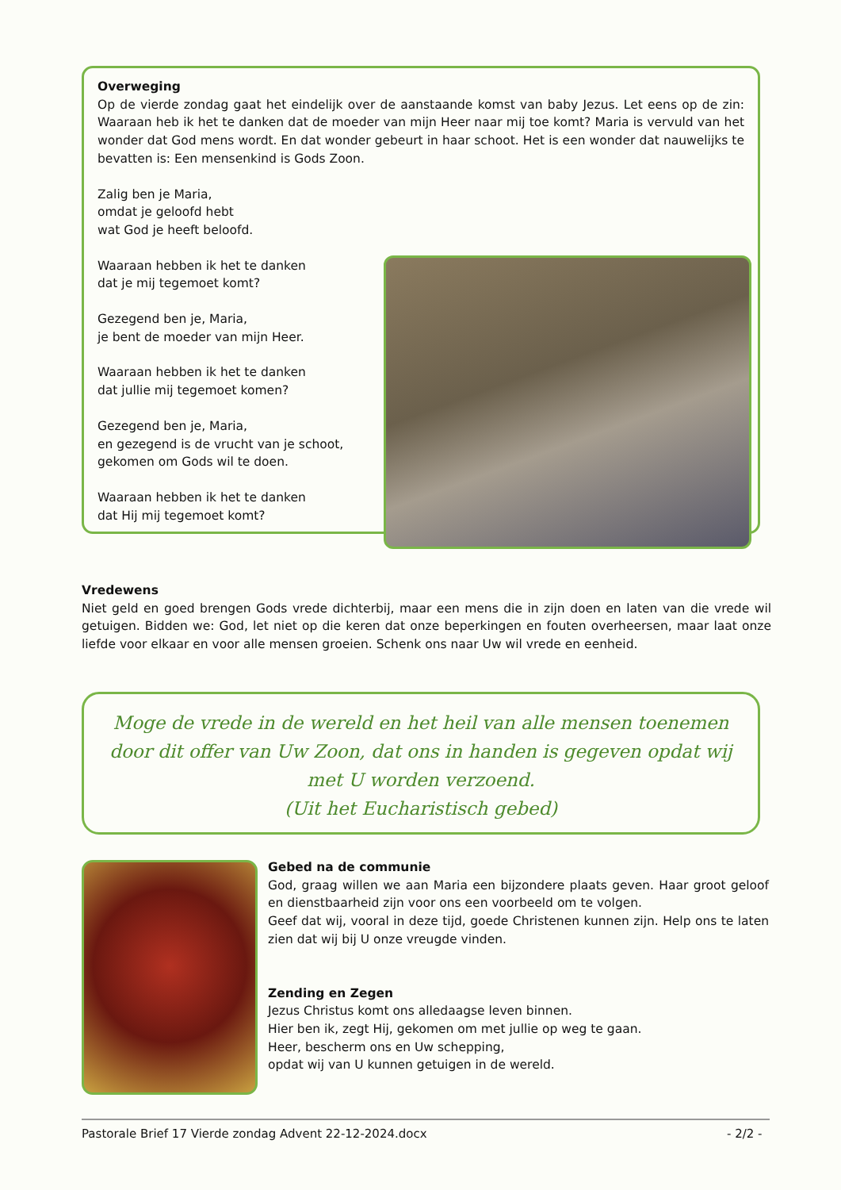Overweging
Op de vierde zondag gaat het eindelijk over de aanstaande komst van baby Jezus. Let eens op de zin: Waaraan heb ik het te danken dat de moeder van mijn Heer naar mij toe komt? Maria is vervuld van het wonder dat God mens wordt. En dat wonder gebeurt in haar schoot. Het is een wonder dat nauwelijks te bevatten is: Een mensenkind is Gods Zoon.
Zalig ben je Maria,
omdat je geloofd hebt
wat God je heeft beloofd.
Waaraan hebben ik het te danken
dat je mij tegemoet komt?
Gezegend ben je, Maria,
je bent de moeder van mijn Heer.
Waaraan hebben ik het te danken
dat jullie mij tegemoet komen?
Gezegend ben je, Maria,
en gezegend is de vrucht van je schoot,
gekomen om Gods wil te doen.
Waaraan hebben ik het te danken
dat Hij mij tegemoet komt?
Vredewens
Niet geld en goed brengen Gods vrede dichterbij, maar een mens die in zijn doen en laten van die vrede wil getuigen. Bidden we: God, let niet op die keren dat onze beperkingen en fouten overheersen, maar laat onze liefde voor elkaar en voor alle mensen groeien. Schenk ons naar Uw wil vrede en eenheid.
Moge de vrede in de wereld en het heil van alle mensen toenemen door dit offer van Uw Zoon, dat ons in handen is gegeven opdat wij met U worden verzoend.
(Uit het Eucharistisch gebed)
Gebed na de communie
God, graag willen we aan Maria een bijzondere plaats geven. Haar groot geloof en dienstbaarheid zijn voor ons een voorbeeld om te volgen.
Geef dat wij, vooral in deze tijd, goede Christenen kunnen zijn. Help ons te laten zien dat wij bij U onze vreugde vinden.
Zending en Zegen
Jezus Christus komt ons alledaagse leven binnen.
Hier ben ik, zegt Hij, gekomen om met jullie op weg te gaan.
Heer, bescherm ons en Uw schepping,
opdat wij van U kunnen getuigen in de wereld.
Pastorale Brief 17 Vierde zondag Advent 22-12-2024.docx - 2/2 -